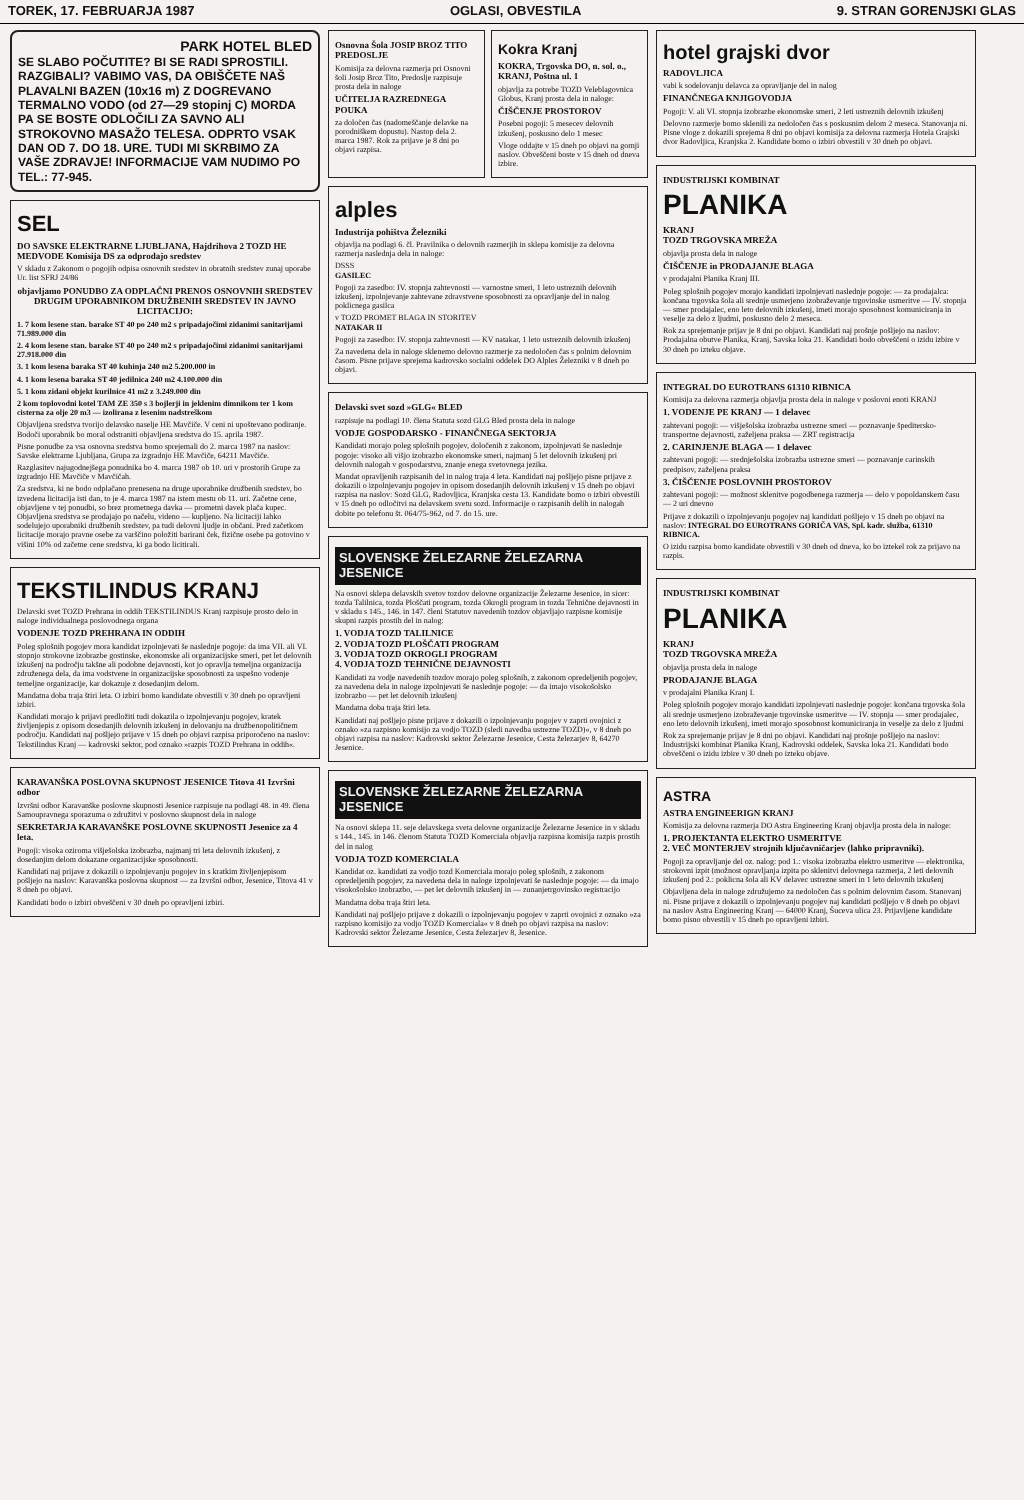TOREK, 17. FEBRUARJA 1987 OGLASI, OBVESTILA 9. STRAN GORENJSKI GLAS
PARK HOTEL BLED
SE SLABO POČUTITE? BI SE RADI SPROSTILI. RAZGIBALI? VABIMO VAS, DA OBIŠČETE NAŠ PLAVALNI BAZEN (10x16 m) Z DOGREVANO TERMALNO VODO (od 27—29 stopinj C) MORDA PA SE BOSTE ODLOČILI ZA SAVNO ALI STROKOVNO MASAŽO TELESA. ODPRTO VSAK DAN OD 7. DO 18. URE. TUDI MI SKRBIMO ZA VAŠE ZDRAVJE! INFORMACIJE VAM NUDIMO PO TEL.: 77-945.
SEL
DO SAVSKE ELEKTRARNE LJUBLJANA, Hajdrihova 2 TOZD HE MEDVODE Komisija DS za odprodajo sredstev
V skladu z Zakonom o pogojih odpisa osnovnih sredstev in obratnih sredstev zunaj uporabe Ur. list SFRJ 24/86
objavljamo PONUDBO ZA ODPLAČNI PRENOS OSNOVNIH SREDSTEV DRUGIM UPORABNIKOM DRUŽBENIH SREDSTEV IN JAVNO LICITACIJO:
1. 7 kom lesene stan. barake ST 40 po 240 m2 s pripadajočimi zidanimi sanitarijami 71.989.000 din
2. 4 kom lesene stan. barake ST 40 po 240 m2 s pripadajočimi zidanimi sanitarijami 27.918.000 din
3. 1 kom lesena baraka ST 40 kuhinja 240 m2 5.200.000 in
4. 1 kom lesena baraka ST 40 jedilnica 240 m2 4.100.000 din
5. 1 kom zidani objekt kurilnice 41 m2 z 3.249.000 din
2 kom toplovodni kotel TAM ZE 350 s 3 bojlerji in jeklenim dimnikom ter 1 kom cisterna za olje 20 m3 — izolirana z lesenim nadstreškom
Objavljena sredstva tvorijo delavsko naselje HE Mavčiče. V ceni ni upoštevano podiranje. Bodoči uporabnik bo moral odstraniti objavljena sredstva do 15. aprila 1987.
Pisne ponudbe za vsa osnovna sredstva bomo sprejemali do 2. marca 1987 na naslov: Savske elektrarne Ljubljana, Grupa za izgradnjo HE Mavčiče, 64211 Mavčiče.
Razglasitev najugodnejšega ponudnika bo 4. marca 1987 ob 10. uri v prostorih Grupe za izgradnjo HE Mavčiče v Mavčičah.
Za sredstva, ki ne bodo odplačano prenesena na druge uporabnike družbenih sredstev, bo izvedena licitacija isti dan, to je 4. marca 1987 na istem mestu ob 11. uri. Začetne cene, objavljene v tej ponudbi, so brez prometnega davka — prometni davek plača kupec. Objavljena sredstva se prodajajo po načelu, videno — kupljeno. Na licitaciji lahko sodelujejo uporabniki družbenih sredstev, pa tudi delovni ljudje in občani. Pred začetkom licitacije morajo pravne osebe za varščino položiti barirani ček, fizične osebe pa gotovino v višini 10% od začetne cene sredstva, ki ga bodo licitirali.
TEKSTILINDUS KRANJ
Delavski svet TOZD Prehrana in oddih TEKSTILINDUS Kranj razpisuje prosto delo in naloge individualnega poslovodnega organa
VODENJE TOZD PREHRANA IN ODDIH
Poleg splošnih pogojev mora kandidat izpolnjevati še naslednje pogoje: da ima VII. ali VI. stopnjo strokovne izobrazbe gostinske, ekonomske ali organizacijske smeri, pet let delovnih izkušenj na področju takšne ali podobne dejavnosti, kot jo opravlja temeljna organizacija združenega dela, da ima vodstvene in organizacijske sposobnosti za uspešno vodenje temeljne organizacije, kar dokazuje z dosedanjim delom.
Mandatna doba traja štiri leta. O izbiri bomo kandidate obvestili v 30 dneh po opravljeni izbiri.
Kandidati morajo k prijavi predložiti tudi dokazila o izpolnjevanju pogojev, kratek življenjepis z opisom dosedanjih delovnih izkušenj in delovanju na družbenopolitičnem področju. Kandidati naj pošljejo prijave v 15 dneh po objavi razpisa priporočeno na naslov: Tekstilindus Kranj — kadrovski sektor, pod oznako »razpis TOZD Prehrana in oddih«.
KARAVANŠKA POSLOVNA SKUPNOST JESENICE Titova 41 Izvršni odbor
Izvršni odbor Karavanške poslovne skupnosti Jesenice razpisuje na podlagi 48. in 49. člena Samoupravnega sporazuma o združitvi v poslovno skupnost dela in naloge
SEKRETARJA KARAVANŠKE POSLOVNE SKUPNOSTI Jesenice za 4 leta.
Pogoji: visoka oziroma višješolska izobrazba, najmanj tri leta delovnih izkušenj, z dosedanjim delom dokazane organizacijske sposobnosti.
Kandidati naj prijave z dokazili o izpolnjevanju pogojev in s kratkim življenjepisom pošljejo na naslov: Karavanška poslovna skupnost — za Izvršni odbor, Jesenice, Titova 41 v 8 dneh po objavi.
Kandidati bodo o izbiri obveščeni v 30 dneh po opravljeni izbiri.
Osnovna Šola JOSIP BROZ TITO PREDOSLJE
Komisija za delovna razmerja pri Osnovni šoli Josip Broz Tito, Predoslje razpisuje prosta dela in naloge
UČITELJA RAZREDNEGA POUKA
za določen čas (nadomeščanje delavke na porodniškem dopustu). Nastop dela 2. marca 1987. Rok za prijave je 8 dni po objavi razpisa.
Kokra Kranj
KOKRA, Trgovska DO, n. sol. o., KRANJ, Poštna ul. 1
objavlja za potrebe TOZD Veleblagovnica Globus, Kranj prosta dela in naloge:
ČIŠČENJE PROSTOROV
Posebni pogoji: 5 mesecev delovnih izkušenj, poskusno delo 1 mesec
Vloge oddajte v 15 dneh po objavi na gornji naslov. Obveščeni boste v 15 dneh od dneva izbire.
alples
Industrija pohištva Železniki
objavlja na podlagi 6. čl. Pravilnika o delovnih razmerjih in sklepa komisije za delovna razmerja naslednja dela in naloge:
DSSS
GASILEC
Pogoji za zasedbo: IV. stopnja zahtevnosti — varnostne smeri, 1 leto ustreznih delovnih izkušenj, izpolnjevanje zahtevane zdravstvene sposobnosti za opravljanje del in nalog poklicnega gasilca
v TOZD PROMET BLAGA IN STORITEV
NATAKAR II
Pogoji za zasedbo: IV. stopnja zahtevnosti — KV natakar, 1 leto ustreznih delovnih izkušenj
Za navedena dela in naloge sklenemo delovno razmerje za nedoločen čas s polnim delovnim časom. Pisne prijave sprejema kadrovsko socialni oddelek DO Alples Železniki v 8 dneh po objavi.
Delavski svet sozd »GLG« BLED
razpisuje na podlagi 10. člena Statuta sozd GLG Bled prosta dela in naloge
VODJE GOSPODARSKO - FINANČNEGA SEKTORJA
Kandidati morajo poleg splošnih pogojev, določenih z zakonom, izpolnjevati še naslednje pogoje: visoko ali višjo izobrazbo ekonomske smeri, najmanj 5 let delovnih izkušenj pri delovnih nalogah v gospodarstvu, znanje enega svetovnega jezika.
Mandat opravljenih razpisanih del in nalog traja 4 leta. Kandidati naj pošljejo pisne prijave z dokazili o izpolnjevanju pogojev in opisom dosedanjih delovnih izkušenj v 15 dneh po objavi razpisa na naslov: Sozd GLG, Radovljica, Kranjska cesta 13. Kandidate bomo o izbiri obvestili v 15 dneh po odločitvi na delavskem svetu sozd. Informacije o razpisanih delih in nalogah dobite po telefonu št. 064/75-962, od 7. do 15. ure.
SLOVENSKE ŽELEZARNE ŽELEZARNA JESENICE
Na osnovi sklepa delavskih svetov tozdov delovne organizacije Železarne Jesenice, in sicer: tozda Talilnica, tozda Ploščati program, tozda Okrogli program in tozda Tehnične dejavnosti in v skladu s 145., 146. in 147. členi Statutov navedenih tozdov objavljajo razpisne komisije skupni razpis prostih del in nalog:
1. VODJA TOZD TALILNICE
2. VODJA TOZD PLOŠČATI PROGRAM
3. VODJA TOZD OKROGLI PROGRAM
4. VODJA TOZD TEHNIČNE DEJAVNOSTI
Kandidati za vodje navedenih tozdov morajo poleg splošnih, z zakonom opredeljenih pogojev, za navedena dela in naloge izpolnjevati še naslednje pogoje: — da imajo visokošolsko izobrazbo — pet let delovnih izkušenj
Mandatna doba traja štiri leta.
Kandidati naj pošljejo pisne prijave z dokazili o izpolnjevanju pogojev v zaprti ovojnici z oznako »za razpisno komisijo za vodjo TOZD (sledi navedba ustrezne TOZD)«, v 8 dneh po objavi razpisa na naslov: Kadrovski sektor Železarne Jesenice, Cesta železarjev 8, 64270 Jesenice.
SLOVENSKE ŽELEZARNE ŽELEZARNA JESENICE
Na osnovi sklepa 11. seje delavskega sveta delovne organizacije Železarne Jesenice in v skladu s 144., 145. in 146. členom Statuta TOZD Komerciala objavlja razpisna komisija razpis prostih del in nalog
VODJA TOZD KOMERCIALA
Kandidat oz. kandidati za vodjo tozd Komerciala morajo poleg splošnih, z zakonom opredeljenih pogojev, za navedena dela in naloge izpolnjevati še naslednje pogoje: — da imajo visokošolsko izobrazbo, — pet let delovnih izkušenj in — zunanjetrgovinsko registracijo
Mandatna doba traja štiri leta.
Kandidati naj pošljejo prijave z dokazili o izpolnjevanju pogojev v zaprti ovojnici z oznako »za razpisno komisijo za vodjo TOZD Komerciala« v 8 dneh po objavi razpisa na naslov: Kadrovski sektor Železarne Jesenice, Cesta železarjev 8, Jesenice.
hotel grajski dvor
RADOVLJICA
vabi k sodelovanju delavca za opravljanje del in nalog
FINANČNEGA KNJIGOVODJA
Pogoji: V. ali VI. stopnja izobrazbe ekonomske smeri, 2 leti ustreznih delovnih izkušenj
Delovno razmerje bomo sklenili za nedoločen čas s poskusnim delom 2 meseca. Stanovanja ni. Pisne vloge z dokazili sprejema 8 dni po objavi komisija za delovna razmerja Hotela Grajski dvor Radovljica, Kranjska 2. Kandidate bomo o izbiri obvestili v 30 dneh po objavi.
INDUSTRIJSKI KOMBINAT
PLANIKA
KRANJ
TOZD TRGOVSKA MREŽA
objavlja prosta dela in naloge
ČIŠČENJE in PRODAJANJE BLAGA
v prodajalni Planika Kranj III.
Poleg splošnih pogojev morajo kandidati izpolnjevati naslednje pogoje: — za prodajalca: končana trgovska šola ali srednje usmerjeno izobraževanje trgovinske usmeritve — IV. stopnja — smer prodajalec, eno leto delovnih izkušenj, imeti morajo sposobnost komuniciranja in veselje za delo z ljudmi, poskusno delo 2 meseca.
Rok za sprejemanje prijav je 8 dni po objavi. Kandidati naj prošnje pošljejo na naslov: Prodajalna obutve Planika, Kranj, Savska loka 21. Kandidati bodo obveščeni o izidu izbire v 30 dneh po izteku objave.
INTEGRAL DO EUROTRANS 61310 RIBNICA
Komisija za delovna razmerja objavlja prosta dela in naloge v poslovni enoti KRANJ
1. VODENJE PE KRANJ — 1 delavec
zahtevani pogoji: — višješolska izobrazba ustrezne smeri — poznavanje špeditersko-transportne dejavnosti, zaželjena praksa — ZRT registracija
2. CARINJENJE BLAGA — 1 delavec
zahtevani pogoji: — srednješolska izobrazba ustrezne smeri — poznavanje carinskih predpisov, zaželjena praksa
3. ČIŠČENJE POSLOVNIH PROSTOROV
zahtevani pogoji: — možnost sklenitve pogodbenega razmerja — delo v popoldanskem času — 2 uri dnevno
Prijave z dokazili o izpolnjevanju pogojev naj kandidati pošljejo v 15 dneh po objavi na naslov: INTEGRAL DO EUROTRANS GORIČA VAS, Spl. kadr. služba, 61310 RIBNICA.
O izidu razpisa bomo kandidate obvestili v 30 dneh od dneva, ko bo iztekel rok za prijavo na razpis.
INDUSTRIJSKI KOMBINAT
PLANIKA
KRANJ
TOZD TRGOVSKA MREŽA
objavlja prosta dela in naloge
PRODAJANJE BLAGA
v prodajalni Planika Kranj I.
Poleg splošnih pogojev morajo kandidati izpolnjevati naslednje pogoje: končana trgovska šola ali srednje usmerjeno izobraževanje trgovinske usmeritve — IV. stopnja — smer prodajalec, eno leto delovnih izkušenj, imeti morajo sposobnost komuniciranja in veselje za delo z ljudmi
Rok za sprejemanje prijav je 8 dni po objavi. Kandidati naj prošnje pošljejo na naslov: Industrijski kombinat Planika Kranj, Kadrovski oddelek, Savska loka 21. Kandidati bodo obveščeni o izidu izbire v 30 dneh po izteku objave.
ASTRA
ASTRA ENGINEERIGN KRANJ
Komisija za delovna razmerja DO Astra Engineering Kranj objavlja prosta dela in naloge:
1. PROJEKTANTA ELEKTRO USMERITVE
2. VEČ MONTERJEV strojnih ključavničarjev (lahko pripravniki).
Pogoji za opravljanje del oz. nalog: pod 1.: visoka izobrazba elektro usmeritve — elektronika, strokovni izpit (možnost opravljanja izpita po sklenitvi delovnega razmerja, 2 leti delovnih izkušenj pod 2.: poklicna šola ali KV delavec ustrezne smeri in 1 leto delovnih izkušenj
Objavljena dela in naloge združujemo za nedoločen čas s polnim delovnim časom. Stanovanj ni. Pisne prijave z dokazili o izpolnjevanju pogojev naj kandidati pošljejo v 8 dneh po objavi na naslov Astra Engineering Kranj — 64000 Kranj, Šuceva ulica 23. Prijavljene kandidate bomo pisno obvestili v 15 dneh po opravljeni izbiri.